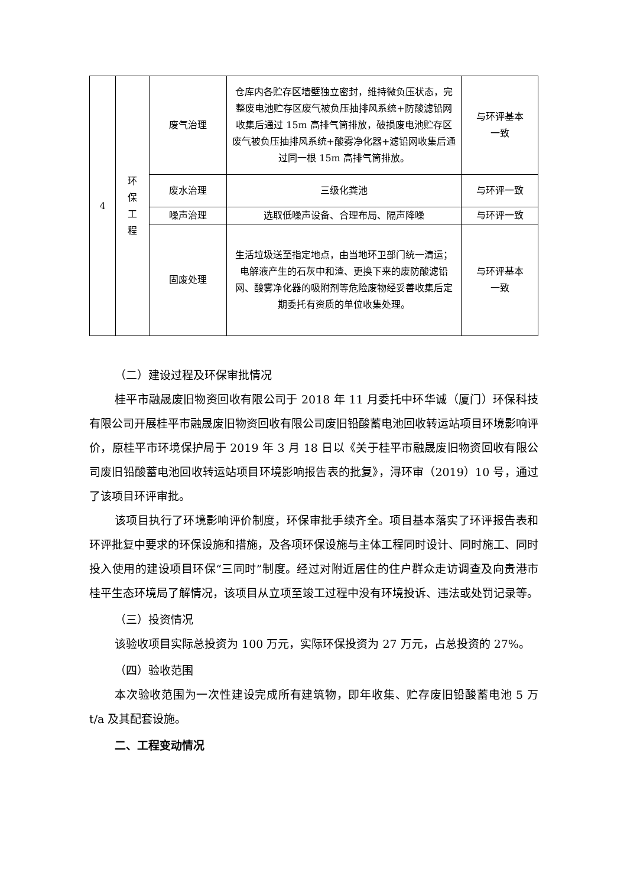| 4 | 环 保 工 程 | 废气治理 | 仓库内各贮存区墙壁独立密封，维持微负压状态，完整废电池贮存区废气被负压抽排风系统+防酸滤铅网收集后通过 15m 高排气筒排放，破损废电池贮存区废气被负压抽排风系统+酸雾净化器+滤铅网收集后通过同一根 15m 高排气筒排放。 | 与环评基本 一致 |
| | | 废水治理 | 三级化粪池 | 与环评一致 |
| | | 噪声治理 | 选取低噪声设备、合理布局、隔声降噪 | 与环评一致 |
| | | 固废处理 | 生活垃圾送至指定地点，由当地环卫部门统一清运；电解液产生的石灰中和渣、更换下来的废防酸滤铅网、酸雾净化器的吸附剂等危险废物经妥善收集后定期委托有资质的单位收集处理。 | 与环评基本 一致 |
（二）建设过程及环保审批情况
桂平市融晟废旧物资回收有限公司于 2018 年 11 月委托中环华诚（厦门）环保科技有限公司开展桂平市融晟废旧物资回收有限公司废旧铅酸蓄电池回收转运站项目环境影响评价，原桂平市环境保护局于 2019 年 3 月 18 日以《关于桂平市融晟废旧物资回收有限公司废旧铅酸蓄电池回收转运站项目环境影响报告表的批复》，浔环审（2019）10 号，通过了该项目环评审批。
该项目执行了环境影响评价制度，环保审批手续齐全。项目基本落实了环评报告表和环评批复中要求的环保设施和措施，及各项环保设施与主体工程同时设计、同时施工、同时投入使用的建设项目环保“三同时”制度。经过对附近居住的住户群众走访调查及向贵港市桂平生态环境局了解情况，该项目从立项至竣工过程中没有环境投诉、违法或处罚记录等。
（三）投资情况
该验收项目实际总投资为 100 万元，实际环保投资为 27 万元，占总投资的 27%。
（四）验收范围
本次验收范围为一次性建设完成所有建筑物，即年收集、贮存废旧铅酸蓄电池 5 万 t/a 及其配套设施。
二、工程变动情况